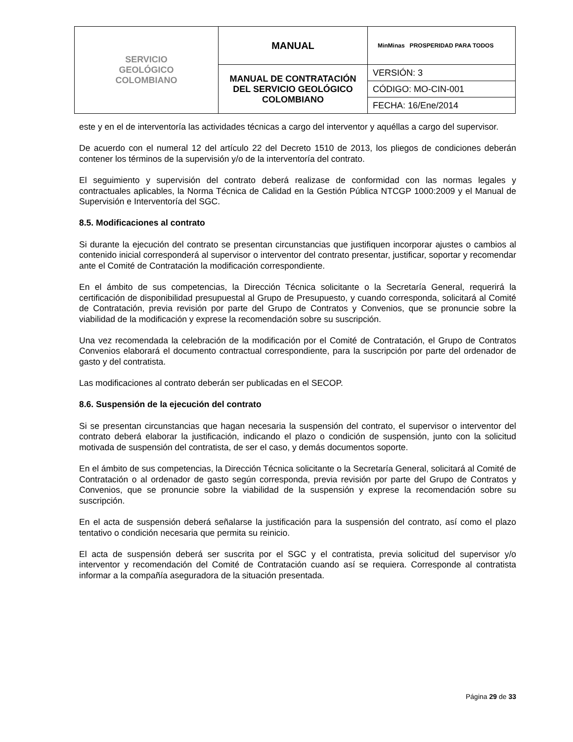| SERVICIO GEOLÓGICO COLOMBIANO | MANUAL | MinMinas PROSPERIDAD PARA TODOS |
| | MANUAL DE CONTRATACIÓN DEL SERVICIO GEOLÓGICO COLOMBIANO | VERSIÓN: 3 |
| | | CÓDIGO: MO-CIN-001 |
| | | FECHA: 16/Ene/2014 |
este y en el de interventoría las actividades técnicas a cargo del interventor y aquéllas a cargo del supervisor.
De acuerdo con el numeral 12 del artículo 22 del Decreto 1510 de 2013, los pliegos de condiciones deberán contener los términos de la supervisión y/o de la interventoría del contrato.
El seguimiento y supervisión del contrato deberá realizase de conformidad con las normas legales y contractuales aplicables, la Norma Técnica de Calidad en la Gestión Pública NTCGP 1000:2009 y el Manual de Supervisión e Interventoría del SGC.
8.5. Modificaciones al contrato
Si durante la ejecución del contrato se presentan circunstancias que justifiquen incorporar ajustes o cambios al contenido inicial corresponderá al supervisor o interventor del contrato presentar, justificar, soportar y recomendar ante el Comité de Contratación la modificación correspondiente.
En el ámbito de sus competencias, la Dirección Técnica solicitante o la Secretaría General, requerirá la certificación de disponibilidad presupuestal al Grupo de Presupuesto, y cuando corresponda, solicitará al Comité de Contratación, previa revisión por parte del Grupo de Contratos y Convenios, que se pronuncie sobre la viabilidad de la modificación y exprese la recomendación sobre su suscripción.
Una vez recomendada la celebración de la modificación por el Comité de Contratación, el Grupo de Contratos Convenios elaborará el documento contractual correspondiente, para la suscripción por parte del ordenador de gasto y del contratista.
Las modificaciones al contrato deberán ser publicadas en el SECOP.
8.6. Suspensión de la ejecución del contrato
Si se presentan circunstancias que hagan necesaria la suspensión del contrato, el supervisor o interventor del contrato deberá elaborar la justificación, indicando el plazo o condición de suspensión, junto con la solicitud motivada de suspensión del contratista, de ser el caso, y demás documentos soporte.
En el ámbito de sus competencias, la Dirección Técnica solicitante o la Secretaría General, solicitará al Comité de Contratación o al ordenador de gasto según corresponda, previa revisión por parte del Grupo de Contratos y Convenios, que se pronuncie sobre la viabilidad de la suspensión y exprese la recomendación sobre su suscripción.
En el acta de suspensión deberá señalarse la justificación para la suspensión del contrato, así como el plazo tentativo o condición necesaria que permita su reinicio.
El acta de suspensión deberá ser suscrita por el SGC y el contratista, previa solicitud del supervisor y/o interventor y recomendación del Comité de Contratación cuando así se requiera. Corresponde al contratista informar a la compañía aseguradora de la situación presentada.
Página 29 de 33